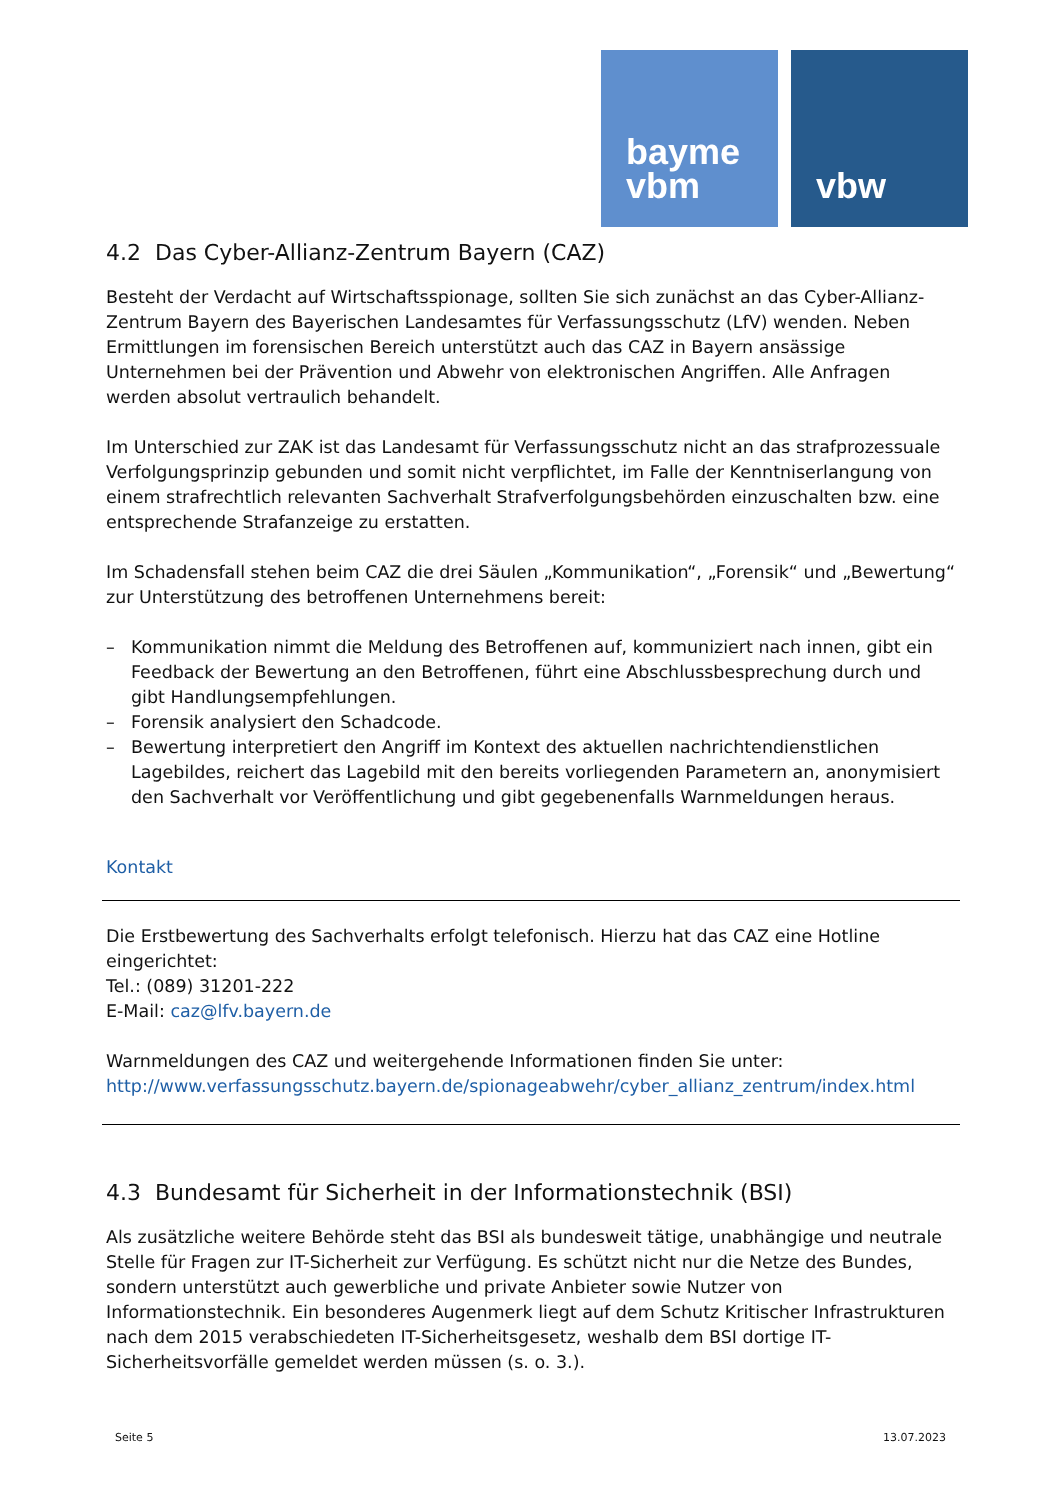bayme
vbm
vbw
4.2 Das Cyber-Allianz-Zentrum Bayern (CAZ)
Besteht der Verdacht auf Wirtschaftsspionage, sollten Sie sich zunächst an das Cyber-Allianz-Zentrum Bayern des Bayerischen Landesamtes für Verfassungsschutz (LfV) wenden. Neben Ermittlungen im forensischen Bereich unterstützt auch das CAZ in Bayern ansässige Unternehmen bei der Prävention und Abwehr von elektronischen Angriffen. Alle Anfragen werden absolut vertraulich behandelt.
Im Unterschied zur ZAK ist das Landesamt für Verfassungsschutz nicht an das strafprozessuale Verfolgungsprinzip gebunden und somit nicht verpflichtet, im Falle der Kenntniserlangung von einem strafrechtlich relevanten Sachverhalt Strafverfolgungsbehörden einzuschalten bzw. eine entsprechende Strafanzeige zu erstatten.
Im Schadensfall stehen beim CAZ die drei Säulen „Kommunikation“, „Forensik“ und „Bewertung“ zur Unterstützung des betroffenen Unternehmens bereit:
– Kommunikation nimmt die Meldung des Betroffenen auf, kommuniziert nach innen, gibt ein Feedback der Bewertung an den Betroffenen, führt eine Abschlussbesprechung durch und gibt Handlungsempfehlungen.
– Forensik analysiert den Schadcode.
– Bewertung interpretiert den Angriff im Kontext des aktuellen nachrichtendienstlichen Lagebildes, reichert das Lagebild mit den bereits vorliegenden Parametern an, anonymisiert den Sachverhalt vor Veröffentlichung und gibt gegebenenfalls Warnmeldungen heraus.
Kontakt
Die Erstbewertung des Sachverhalts erfolgt telefonisch. Hierzu hat das CAZ eine Hotline eingerichtet:
Tel.: (089) 31201-222
E-Mail: caz@lfv.bayern.de
Warnmeldungen des CAZ und weitergehende Informationen finden Sie unter:
http://www.verfassungsschutz.bayern.de/spionageabwehr/cyber_allianz_zentrum/index.html
4.3 Bundesamt für Sicherheit in der Informationstechnik (BSI)
Als zusätzliche weitere Behörde steht das BSI als bundesweit tätige, unabhängige und neutrale Stelle für Fragen zur IT-Sicherheit zur Verfügung. Es schützt nicht nur die Netze des Bundes, sondern unterstützt auch gewerbliche und private Anbieter sowie Nutzer von Informationstechnik. Ein besonderes Augenmerk liegt auf dem Schutz Kritischer Infrastrukturen nach dem 2015 verabschiedeten IT-Sicherheitsgesetz, weshalb dem BSI dortige IT-Sicherheitsvorfälle gemeldet werden müssen (s. o. 3.).
Seite 5 13.07.2023